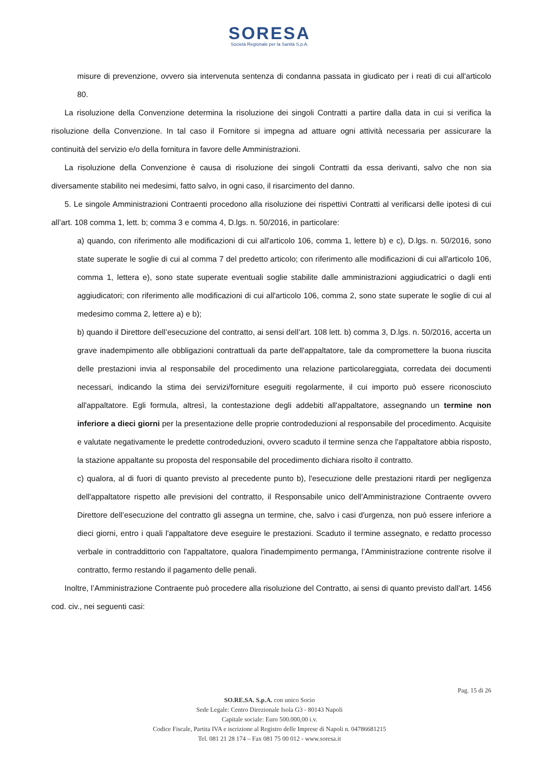SORESA
Società Regionale per la Sanità S.p.A.
misure di prevenzione, ovvero sia intervenuta sentenza di condanna passata in giudicato per i reati di cui all'articolo 80.
La risoluzione della Convenzione determina la risoluzione dei singoli Contratti a partire dalla data in cui si verifica la risoluzione della Convenzione. In tal caso il Fornitore si impegna ad attuare ogni attività necessaria per assicurare la continuità del servizio e/o della fornitura in favore delle Amministrazioni.
La risoluzione della Convenzione è causa di risoluzione dei singoli Contratti da essa derivanti, salvo che non sia diversamente stabilito nei medesimi, fatto salvo, in ogni caso, il risarcimento del danno.
5. Le singole Amministrazioni Contraenti procedono alla risoluzione dei rispettivi Contratti al verificarsi delle ipotesi di cui all’art. 108 comma 1, lett. b; comma 3 e comma 4, D.lgs. n. 50/2016, in particolare:
a) quando, con riferimento alle modificazioni di cui all'articolo 106, comma 1, lettere b) e c), D.lgs. n. 50/2016, sono state superate le soglie di cui al comma 7 del predetto articolo; con riferimento alle modificazioni di cui all'articolo 106, comma 1, lettera e), sono state superate eventuali soglie stabilite dalle amministrazioni aggiudicatrici o dagli enti aggiudicatori; con riferimento alle modificazioni di cui all'articolo 106, comma 2, sono state superate le soglie di cui al medesimo comma 2, lettere a) e b);
b) quando il Direttore dell’esecuzione del contratto, ai sensi dell’art. 108 lett. b) comma 3, D.lgs. n. 50/2016, accerta un grave inadempimento alle obbligazioni contrattuali da parte dell'appaltatore, tale da compromettere la buona riuscita delle prestazioni invia al responsabile del procedimento una relazione particolareggiata, corredata dei documenti necessari, indicando la stima dei servizi/forniture eseguiti regolarmente, il cui importo può essere riconosciuto all'appaltatore. Egli formula, altresì, la contestazione degli addebiti all'appaltatore, assegnando un termine non inferiore a dieci giorni per la presentazione delle proprie controdeduzioni al responsabile del procedimento. Acquisite e valutate negativamente le predette controdeduzioni, ovvero scaduto il termine senza che l'appaltatore abbia risposto, la stazione appaltante su proposta del responsabile del procedimento dichiara risolto il contratto.
c) qualora, al di fuori di quanto previsto al precedente punto b), l'esecuzione delle prestazioni ritardi per negligenza dell'appaltatore rispetto alle previsioni del contratto, il Responsabile unico dell’Amministrazione Contraente ovvero Direttore dell’esecuzione del contratto gli assegna un termine, che, salvo i casi d'urgenza, non può essere inferiore a dieci giorni, entro i quali l'appaltatore deve eseguire le prestazioni. Scaduto il termine assegnato, e redatto processo verbale in contraddittorio con l'appaltatore, qualora l'inadempimento permanga, l’Amministrazione contrente risolve il contratto, fermo restando il pagamento delle penali.
Inoltre, l’Amministrazione Contraente può procedere alla risoluzione del Contratto, ai sensi di quanto previsto dall’art. 1456 cod. civ., nei seguenti casi:
Pag. 15 di 26
SO.RE.SA. S.p.A. con unico Socio
Sede Legale: Centro Direzionale Isola G3 - 80143 Napoli
Capitale sociale: Euro 500.000,00 i.v.
Codice Fiscale, Partita IVA e iscrizione al Registro delle Imprese di Napoli n. 04786681215
Tel. 081 21 28 174 – Fax 081 75 00 012 - www.soresa.it